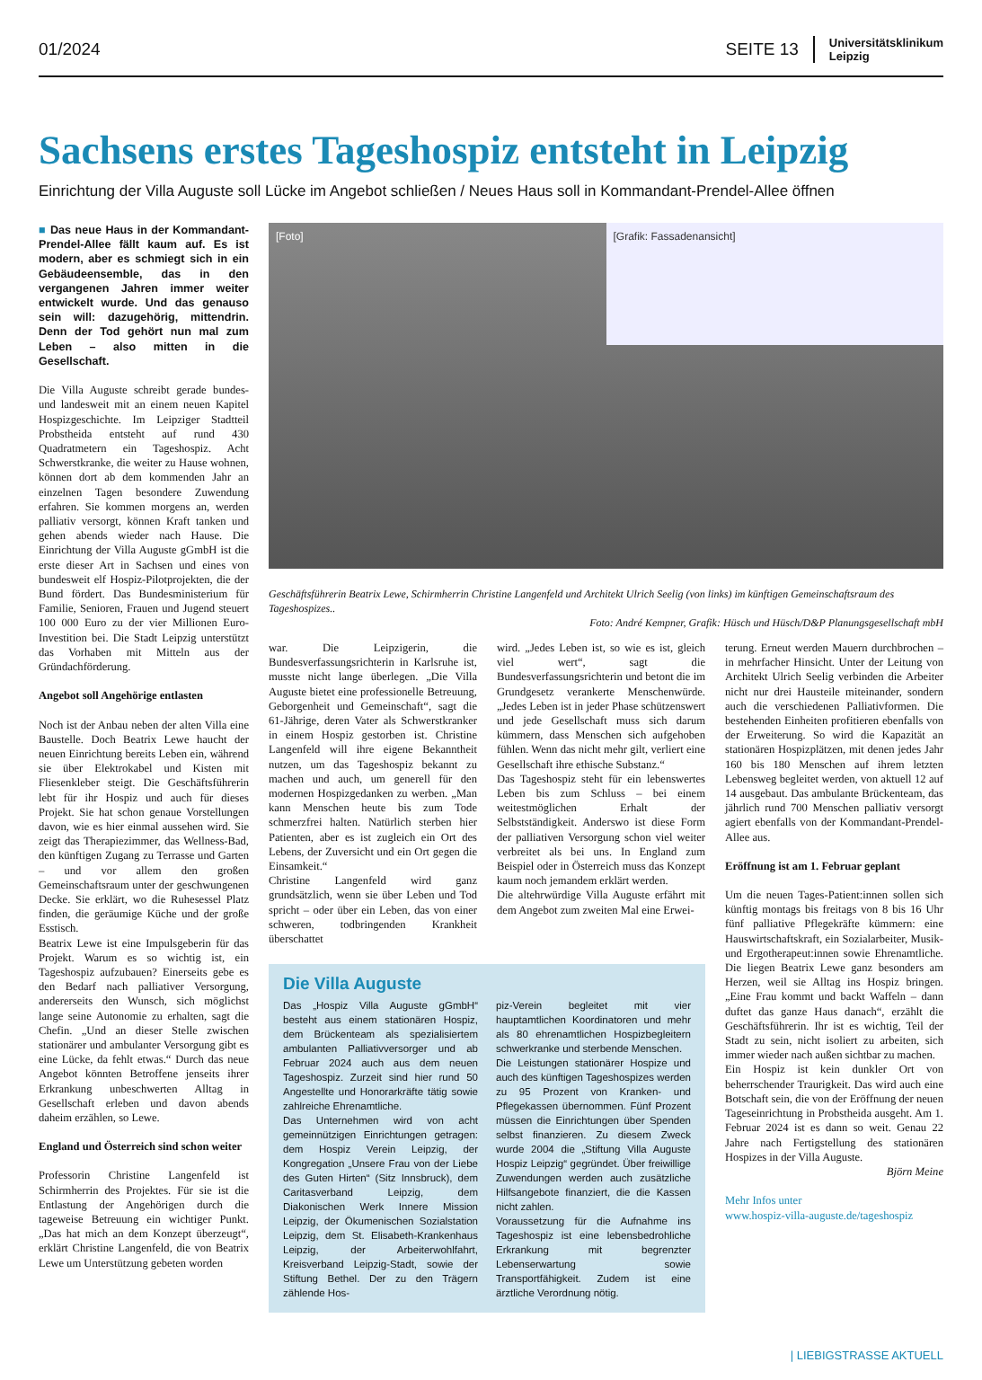01/2024 SEITE 13 Universitätsklinikum
Leipzig
Sachsens erstes Tageshospiz entsteht in Leipzig
Einrichtung der Villa Auguste soll Lücke im Angebot schließen / Neues Haus soll in Kommandant-Prendel-Allee öffnen
■ Das neue Haus in der Kommandant-Prendel-Allee fällt kaum auf. Es ist modern, aber es schmiegt sich in ein Gebäudeensemble, das in den vergangenen Jahren immer weiter entwickelt wurde. Und das genauso sein will: dazugehörig, mittendrin. Denn der Tod gehört nun mal zum Leben – also mitten in die Gesellschaft.
Die Villa Auguste schreibt gerade bundes- und landesweit mit an einem neuen Kapitel Hospizgeschichte. Im Leipziger Stadtteil Probstheida entsteht auf rund 430 Quadratmetern ein Tageshospiz. Acht Schwerstkranke, die weiter zu Hause wohnen, können dort ab dem kommenden Jahr an einzelnen Tagen besondere Zuwendung erfahren. Sie kommen morgens an, werden palliativ versorgt, können Kraft tanken und gehen abends wieder nach Hause. Die Einrichtung der Villa Auguste gGmbH ist die erste dieser Art in Sachsen und eines von bundesweit elf Hospiz-Pilotprojekten, die der Bund fördert. Das Bundesministerium für Familie, Senioren, Frauen und Jugend steuert 100 000 Euro zu der vier Millionen Euro-Investition bei. Die Stadt Leipzig unterstützt das Vorhaben mit Mitteln aus der Gründachförderung.
Angebot soll Angehörige entlasten
Noch ist der Anbau neben der alten Villa eine Baustelle. Doch Beatrix Lewe haucht der neuen Einrichtung bereits Leben ein, während sie über Elektrokabel und Kisten mit Fliesenkleber steigt. Die Geschäftsführerin lebt für ihr Hospiz und auch für dieses Projekt. Sie hat schon genaue Vorstellungen davon, wie es hier einmal aussehen wird. Sie zeigt das Therapiezimmer, das Wellness-Bad, den künftigen Zugang zu Terrasse und Garten – und vor allem den großen Gemeinschaftsraum unter der geschwungenen Decke. Sie erklärt, wo die Ruhesessel Platz finden, die geräumige Küche und der große Esstisch.
Beatrix Lewe ist eine Impulsgeberin für das Projekt. Warum es so wichtig ist, ein Tageshospiz aufzubauen? Einerseits gebe es den Bedarf nach palliativer Versorgung, andererseits den Wunsch, sich möglichst lange seine Autonomie zu erhalten, sagt die Chefin. „Und an dieser Stelle zwischen stationärer und ambulanter Versorgung gibt es eine Lücke, da fehlt etwas.“ Durch das neue Angebot könnten Betroffene jenseits ihrer Erkrankung unbeschwerten Alltag in Gesellschaft erleben und davon abends daheim erzählen, so Lewe.
England und Österreich sind schon weiter
Professorin Christine Langenfeld ist Schirmherrin des Projektes. Für sie ist die Entlastung der Angehörigen durch die tageweise Betreuung ein wichtiger Punkt. „Das hat mich an dem Konzept überzeugt“, erklärt Christine Langenfeld, die von Beatrix Lewe um Unterstützung gebeten worden
[Foto]
[Grafik: Fassadenansicht]
Geschäftsführerin Beatrix Lewe, Schirmherrin Christine Langenfeld und Architekt Ulrich Seelig (von links) im künftigen Gemeinschaftsraum des Tageshospizes..
Foto: André Kempner, Grafik: Hüsch und Hüsch/D&P Planungsgesellschaft mbH
war. Die Leipzigerin, die Bundesverfassungsrichterin in Karlsruhe ist, musste nicht lange überlegen. „Die Villa Auguste bietet eine professionelle Betreuung, Geborgenheit und Gemeinschaft“, sagt die 61-Jährige, deren Vater als Schwerstkranker in einem Hospiz gestorben ist. Christine Langenfeld will ihre eigene Bekanntheit nutzen, um das Tageshospiz bekannt zu machen und auch, um generell für den modernen Hospizgedanken zu werben. „Man kann Menschen heute bis zum Tode schmerzfrei halten. Natürlich sterben hier Patienten, aber es ist zugleich ein Ort des Lebens, der Zuversicht und ein Ort gegen die Einsamkeit.“
Christine Langenfeld wird ganz grundsätzlich, wenn sie über Leben und Tod spricht – oder über ein Leben, das von einer schweren, todbringenden Krankheit überschattet
wird. „Jedes Leben ist, so wie es ist, gleich viel wert“, sagt die Bundesverfassungsrichterin und betont die im Grundgesetz verankerte Menschenwürde. „Jedes Leben ist in jeder Phase schützenswert und jede Gesellschaft muss sich darum kümmern, dass Menschen sich aufgehoben fühlen. Wenn das nicht mehr gilt, verliert eine Gesellschaft ihre ethische Substanz.“
Das Tageshospiz steht für ein lebenswertes Leben bis zum Schluss – bei einem weitestmöglichen Erhalt der Selbstständigkeit. Anderswo ist diese Form der palliativen Versorgung schon viel weiter verbreitet als bei uns. In England zum Beispiel oder in Österreich muss das Konzept kaum noch jemandem erklärt werden.
Die altehrwürdige Villa Auguste erfährt mit dem Angebot zum zweiten Mal eine Erwei-
Die Villa Auguste
Das „Hospiz Villa Auguste gGmbH“ besteht aus einem stationären Hospiz, dem Brückenteam als spezialisiertem ambulanten Palliativversorger und ab Februar 2024 auch aus dem neuen Tageshospiz. Zurzeit sind hier rund 50 Angestellte und Honorarkräfte tätig sowie zahlreiche Ehrenamtliche.
Das Unternehmen wird von acht gemeinnützigen Einrichtungen getragen: dem Hospiz Verein Leipzig, der Kongregation „Unsere Frau von der Liebe des Guten Hirten“ (Sitz Innsbruck), dem Caritasverband Leipzig, dem Diakonischen Werk Innere Mission Leipzig, der Ökumenischen Sozialstation Leipzig, dem St. Elisabeth-Krankenhaus Leipzig, der Arbeiterwohlfahrt, Kreisverband Leipzig-Stadt, sowie der Stiftung Bethel. Der zu den Trägern zählende Hos-
piz-Verein begleitet mit vier hauptamtlichen Koordinatoren und mehr als 80 ehrenamtlichen Hospizbegleitern schwerkranke und sterbende Menschen.
Die Leistungen stationärer Hospize und auch des künftigen Tageshospizes werden zu 95 Prozent von Kranken- und Pflegekassen übernommen. Fünf Prozent müssen die Einrichtungen über Spenden selbst finanzieren. Zu diesem Zweck wurde 2004 die „Stiftung Villa Auguste Hospiz Leipzig“ gegründet. Über freiwillige Zuwendungen werden auch zusätzliche Hilfsangebote finanziert, die die Kassen nicht zahlen.
Voraussetzung für die Aufnahme ins Tageshospiz ist eine lebensbedrohliche Erkrankung mit begrenzter Lebenserwartung sowie Transportfähigkeit. Zudem ist eine ärztliche Verordnung nötig.
terung. Erneut werden Mauern durchbrochen – in mehrfacher Hinsicht. Unter der Leitung von Architekt Ulrich Seelig verbinden die Arbeiter nicht nur drei Hausteile miteinander, sondern auch die verschiedenen Palliativformen. Die bestehenden Einheiten profitieren ebenfalls von der Erweiterung. So wird die Kapazität an stationären Hospizplätzen, mit denen jedes Jahr 160 bis 180 Menschen auf ihrem letzten Lebensweg begleitet werden, von aktuell 12 auf 14 ausgebaut. Das ambulante Brückenteam, das jährlich rund 700 Menschen palliativ versorgt agiert ebenfalls von der Kommandant-Prendel-Allee aus.
Eröffnung ist am 1. Februar geplant
Um die neuen Tages-Patient:innen sollen sich künftig montags bis freitags von 8 bis 16 Uhr fünf palliative Pflegekräfte kümmern: eine Hauswirtschaftskraft, ein Sozialarbeiter, Musik- und Ergotherapeut:innen sowie Ehrenamtliche. Die liegen Beatrix Lewe ganz besonders am Herzen, weil sie Alltag ins Hospiz bringen. „Eine Frau kommt und backt Waffeln – dann duftet das ganze Haus danach“, erzählt die Geschäftsführerin. Ihr ist es wichtig, Teil der Stadt zu sein, nicht isoliert zu arbeiten, sich immer wieder nach außen sichtbar zu machen.
Ein Hospiz ist kein dunkler Ort von beherrschender Traurigkeit. Das wird auch eine Botschaft sein, die von der Eröffnung der neuen Tageseinrichtung in Probstheida ausgeht. Am 1. Februar 2024 ist es dann so weit. Genau 22 Jahre nach Fertigstellung des stationären Hospizes in der Villa Auguste.
Björn Meine
Mehr Infos unter
www.hospiz-villa-auguste.de/tageshospiz
| LIEBIGSTRASSE AKTUELL